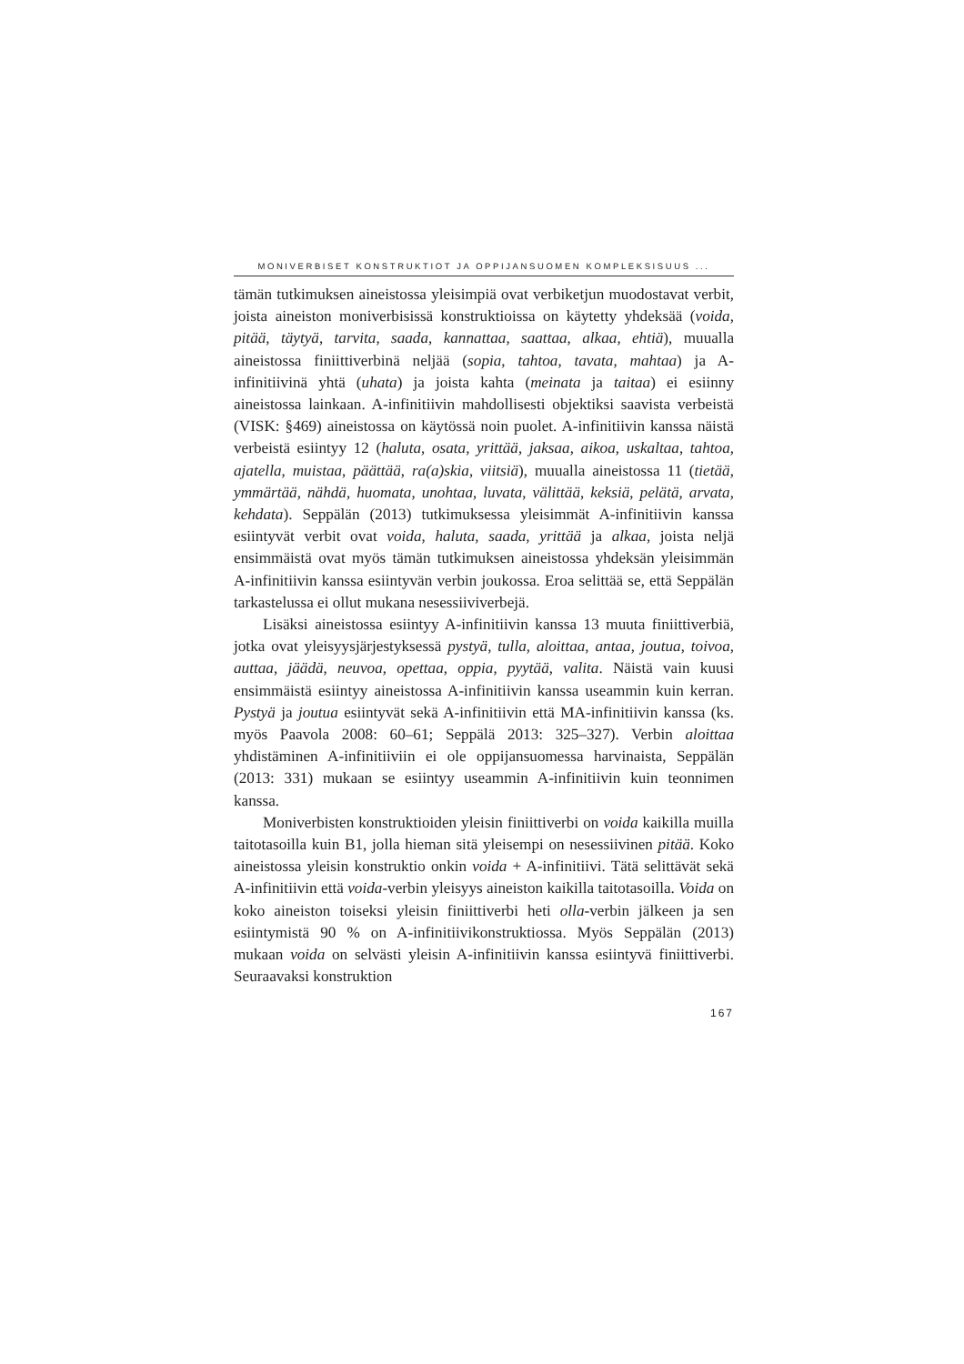MONIVERBISET KONSTRUKTIOT JA OPPIJANSUOMEN KOMPLEKSISUUS ...
tämän tutkimuksen aineistossa yleisimpiä ovat verbiketjun muodostavat verbit, joista aineiston moniverbisissä konstruktioissa on käytetty yhdeksää (voida, pitää, täytyä, tarvita, saada, kannattaa, saattaa, alkaa, ehtiä), muualla aineistossa finiittiverbinä neljää (sopia, tahtoa, tavata, mahtaa) ja A-infinitiivinä yhtä (uhata) ja joista kahta (meinata ja taitaa) ei esiinny aineistossa lainkaan. A-infinitiivin mahdollisesti objektiksi saavista verbeistä (VISK: §469) aineistossa on käytössä noin puolet. A-infinitiivin kanssa näistä verbeistä esiintyy 12 (haluta, osata, yrittää, jaksaa, aikoa, uskaltaa, tahtoa, ajatella, muistaa, päättää, ra(a)skia, viitsiä), muualla aineistossa 11 (tietää, ymmärtää, nähdä, huomata, unohtaa, luvata, välittää, keksiä, pelätä, arvata, kehdata). Seppälän (2013) tutkimuksessa yleisimmät A-infinitiivin kanssa esiintyvät verbit ovat voida, haluta, saada, yrittää ja alkaa, joista neljä ensimmäistä ovat myös tämän tutkimuksen aineistossa yhdeksän yleisimmän A-infinitiivin kanssa esiintyvän verbin joukossa. Eroa selittää se, että Seppälän tarkastelussa ei ollut mukana nesessiiviverbejä.
Lisäksi aineistossa esiintyy A-infinitiivin kanssa 13 muuta finiittiverbiä, jotka ovat yleisyysjärjestyksessä pystyä, tulla, aloittaa, antaa, joutua, toivoa, auttaa, jäädä, neuvoa, opettaa, oppia, pyytää, valita. Näistä vain kuusi ensimmäistä esiintyy aineistossa A-infinitiivin kanssa useammin kuin kerran. Pystyä ja joutua esiintyvät sekä A-infinitiivin että MA-infinitiivin kanssa (ks. myös Paavola 2008: 60–61; Seppälä 2013: 325–327). Verbin aloittaa yhdistäminen A-infinitiiviin ei ole oppijansuomessa harvinaista, Seppälän (2013: 331) mukaan se esiintyy useammin A-infinitiivin kuin teonnimen kanssa.
Moniverbisten konstruktioiden yleisin finiittiverbi on voida kaikilla muilla taitotasoilla kuin B1, jolla hieman sitä yleisempi on nesessiivinen pitää. Koko aineistossa yleisin konstruktio onkin voida + A-infinitiivi. Tätä selittävät sekä A-infinitiivin että voida-verbin yleisyys aineiston kaikilla taitotasoilla. Voida on koko aineiston toiseksi yleisin finiittiverbi heti olla-verbin jälkeen ja sen esiintymistä 90 % on A-infinitiivikonstruktiossa. Myös Seppälän (2013) mukaan voida on selvästi yleisin A-infinitiivin kanssa esiintyvä finiittiverbi. Seuraavaksi konstruktion
167